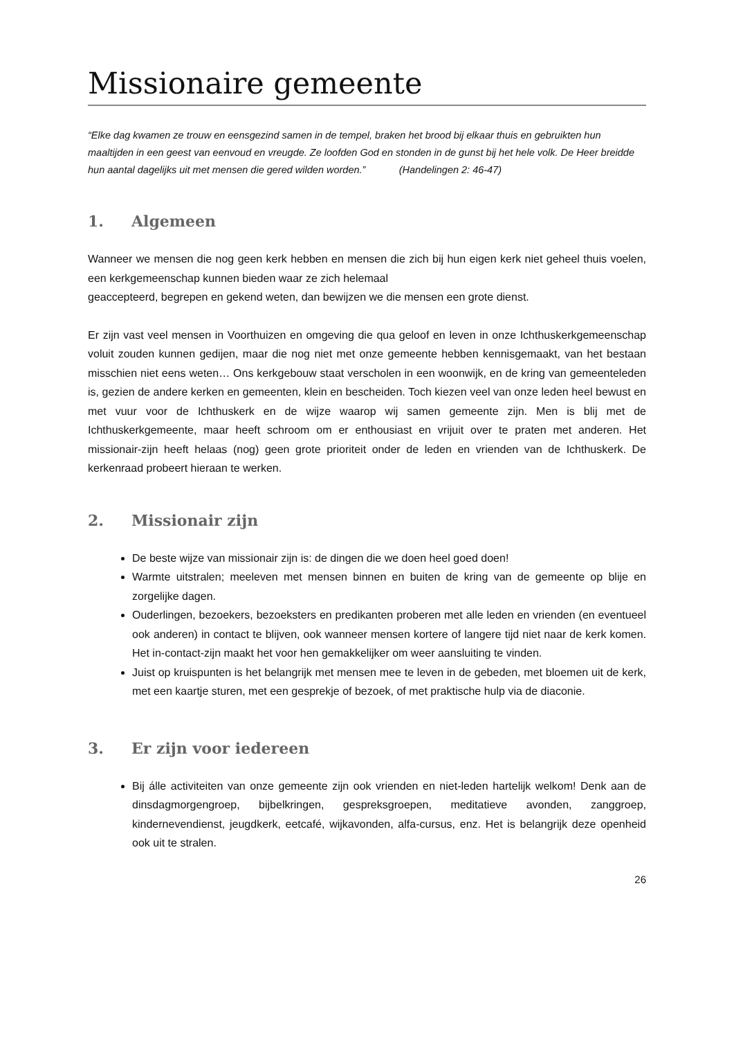Missionaire gemeente
“Elke dag kwamen ze trouw en eensgezind samen in de tempel, braken het brood bij elkaar thuis en gebruikten hun maaltijden in een geest van eenvoud en vreugde. Ze loofden God en stonden in de gunst bij het hele volk. De Heer breidde hun aantal dagelijks uit met mensen die gered wilden worden.” (Handelingen 2: 46-47)
1. Algemeen
Wanneer we mensen die nog geen kerk hebben en mensen die zich bij hun eigen kerk niet geheel thuis voelen, een kerkgemeenschap kunnen bieden waar ze zich helemaal
geaccepteerd, begrepen en gekend weten, dan bewijzen we die mensen een grote dienst.
Er zijn vast veel mensen in Voorthuizen en omgeving die qua geloof en leven in onze Ichthuskerkgemeenschap voluit zouden kunnen gedijen, maar die nog niet met onze gemeente hebben kennisgemaakt, van het bestaan misschien niet eens weten… Ons kerkgebouw staat verscholen in een woonwijk, en de kring van gemeenteleden is, gezien de andere kerken en gemeenten, klein en bescheiden. Toch kiezen veel van onze leden heel bewust en met vuur voor de Ichthuskerk en de wijze waarop wij samen gemeente zijn. Men is blij met de Ichthuskerkgemeente, maar heeft schroom om er enthousiast en vrijuit over te praten met anderen. Het missionair-zijn heeft helaas (nog) geen grote prioriteit onder de leden en vrienden van de Ichthuskerk. De kerkenraad probeert hieraan te werken.
2. Missionair zijn
De beste wijze van missionair zijn is: de dingen die we doen heel goed doen!
Warmte uitstralen; meeleven met mensen binnen en buiten de kring van de gemeente op blije en zorgelijke dagen.
Ouderlingen, bezoekers, bezoeksters en predikanten proberen met alle leden en vrienden (en eventueel ook anderen) in contact te blijven, ook wanneer mensen kortere of langere tijd niet naar de kerk komen. Het in-contact-zijn maakt het voor hen gemakkelijker om weer aansluiting te vinden.
Juist op kruispunten is het belangrijk met mensen mee te leven in de gebeden, met bloemen uit de kerk, met een kaartje sturen, met een gesprekje of bezoek, of met praktische hulp via de diaconie.
3. Er zijn voor iedereen
Bij álle activiteiten van onze gemeente zijn ook vrienden en niet-leden hartelijk welkom! Denk aan de dinsdagmorgengroep, bijbelkringen, gespreksgroepen, meditatieve avonden, zanggroep, kindernevendienst, jeugdkerk, eetcafé, wijkavonden, alfa-cursus, enz. Het is belangrijk deze openheid ook uit te stralen.
26